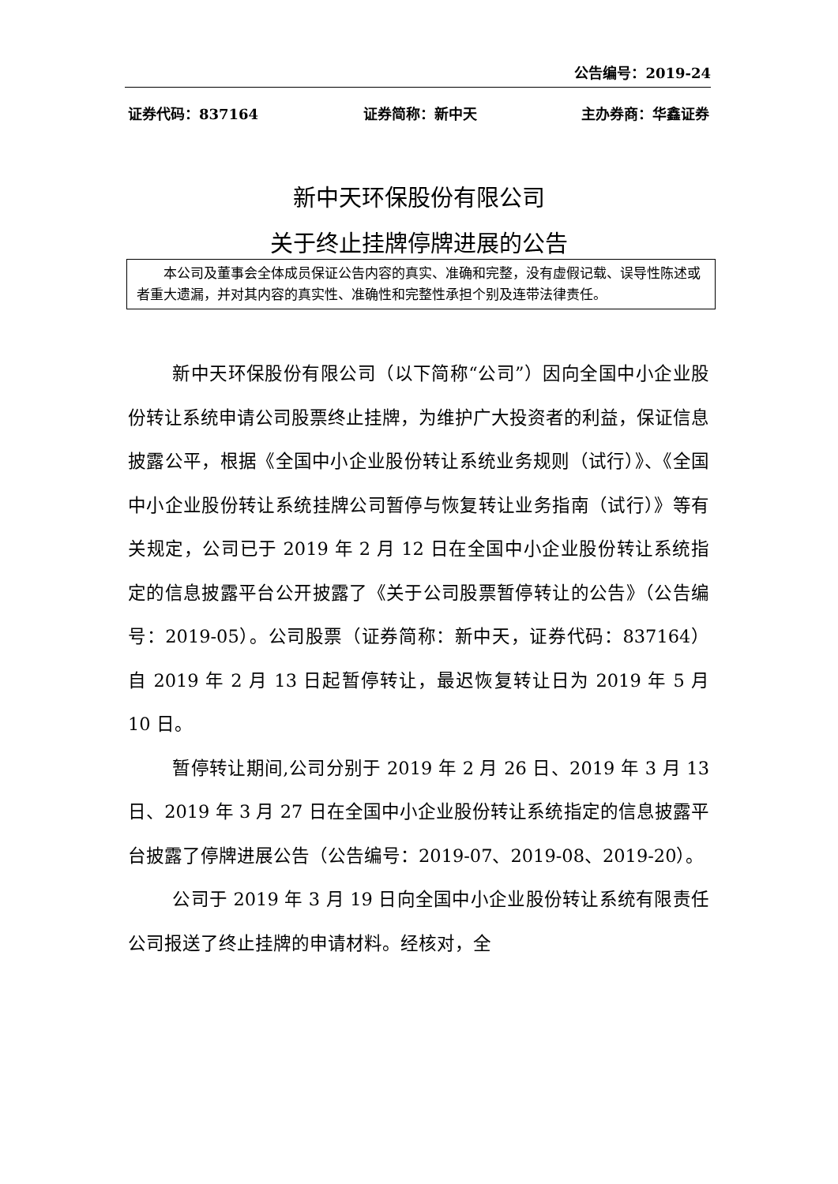公告编号：2019-24
证券代码：837164 证券简称：新中天 主办券商：华鑫证券
新中天环保股份有限公司
关于终止挂牌停牌进展的公告
本公司及董事会全体成员保证公告内容的真实、准确和完整，没有虚假记载、误导性陈述或者重大遗漏，并对其内容的真实性、准确性和完整性承担个别及连带法律责任。
新中天环保股份有限公司（以下简称“公司”）因向全国中小企业股份转让系统申请公司股票终止挂牌，为维护广大投资者的利益，保证信息披露公平，根据《全国中小企业股份转让系统业务规则（试行）》、《全国中小企业股份转让系统挂牌公司暂停与恢复转让业务指南（试行）》等有关规定，公司已于 2019 年 2 月 12 日在全国中小企业股份转让系统指定的信息披露平台公开披露了《关于公司股票暂停转让的公告》（公告编号：2019-05）。公司股票（证券简称：新中天，证券代码：837164）自 2019 年 2 月 13 日起暂停转让，最迟恢复转让日为 2019 年 5 月 10 日。
暂停转让期间,公司分别于 2019 年 2 月 26 日、2019 年 3 月 13 日、2019 年 3 月 27 日在全国中小企业股份转让系统指定的信息披露平台披露了停牌进展公告（公告编号：2019-07、2019-08、2019-20）。
公司于 2019 年 3 月 19 日向全国中小企业股份转让系统有限责任公司报送了终止挂牌的申请材料。经核对，全